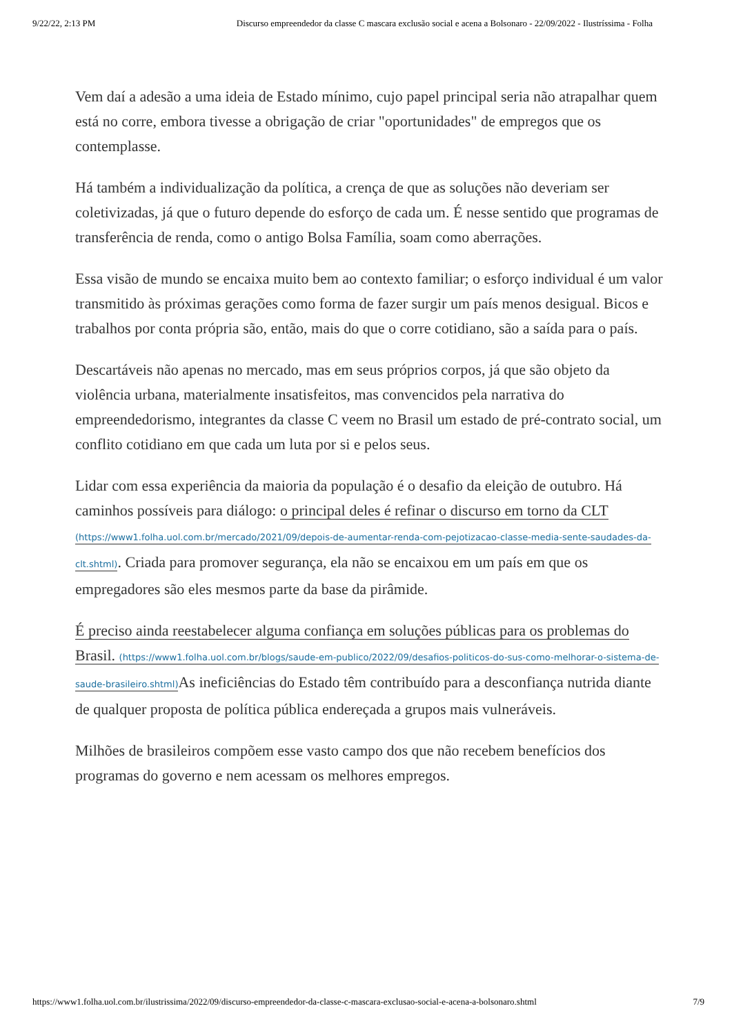9/22/22, 2:13 PM Discurso empreendedor da classe C mascara exclusão social e acena a Bolsonaro - 22/09/2022 - Ilustríssima - Folha
Vem daí a adesão a uma ideia de Estado mínimo, cujo papel principal seria não atrapalhar quem está no corre, embora tivesse a obrigação de criar "oportunidades" de empregos que os contemplasse.
Há também a individualização da política, a crença de que as soluções não deveriam ser coletivizadas, já que o futuro depende do esforço de cada um. É nesse sentido que programas de transferência de renda, como o antigo Bolsa Família, soam como aberrações.
Essa visão de mundo se encaixa muito bem ao contexto familiar; o esforço individual é um valor transmitido às próximas gerações como forma de fazer surgir um país menos desigual. Bicos e trabalhos por conta própria são, então, mais do que o corre cotidiano, são a saída para o país.
Descartáveis não apenas no mercado, mas em seus próprios corpos, já que são objeto da violência urbana, materialmente insatisfeitos, mas convencidos pela narrativa do empreendedorismo, integrantes da classe C veem no Brasil um estado de pré-contrato social, um conflito cotidiano em que cada um luta por si e pelos seus.
Lidar com essa experiência da maioria da população é o desafio da eleição de outubro. Há caminhos possíveis para diálogo: o principal deles é refinar o discurso em torno da CLT (https://www1.folha.uol.com.br/mercado/2021/09/depois-de-aumentar-renda-com-pejotizacao-classe-media-sente-saudades-da-clt.shtml). Criada para promover segurança, ela não se encaixou em um país em que os empregadores são eles mesmos parte da base da pirâmide.
É preciso ainda reestabelecer alguma confiança em soluções públicas para os problemas do Brasil. (https://www1.folha.uol.com.br/blogs/saude-em-publico/2022/09/desafios-politicos-do-sus-como-melhorar-o-sistema-de-saude-brasileiro.shtml) As ineficiências do Estado têm contribuído para a desconfiança nutrida diante de qualquer proposta de política pública endereçada a grupos mais vulneráveis.
Milhões de brasileiros compõem esse vasto campo dos que não recebem benefícios dos programas do governo e nem acessam os melhores empregos.
https://www1.folha.uol.com.br/ilustrissima/2022/09/discurso-empreendedor-da-classe-c-mascara-exclusao-social-e-acena-a-bolsonaro.shtml 7/9